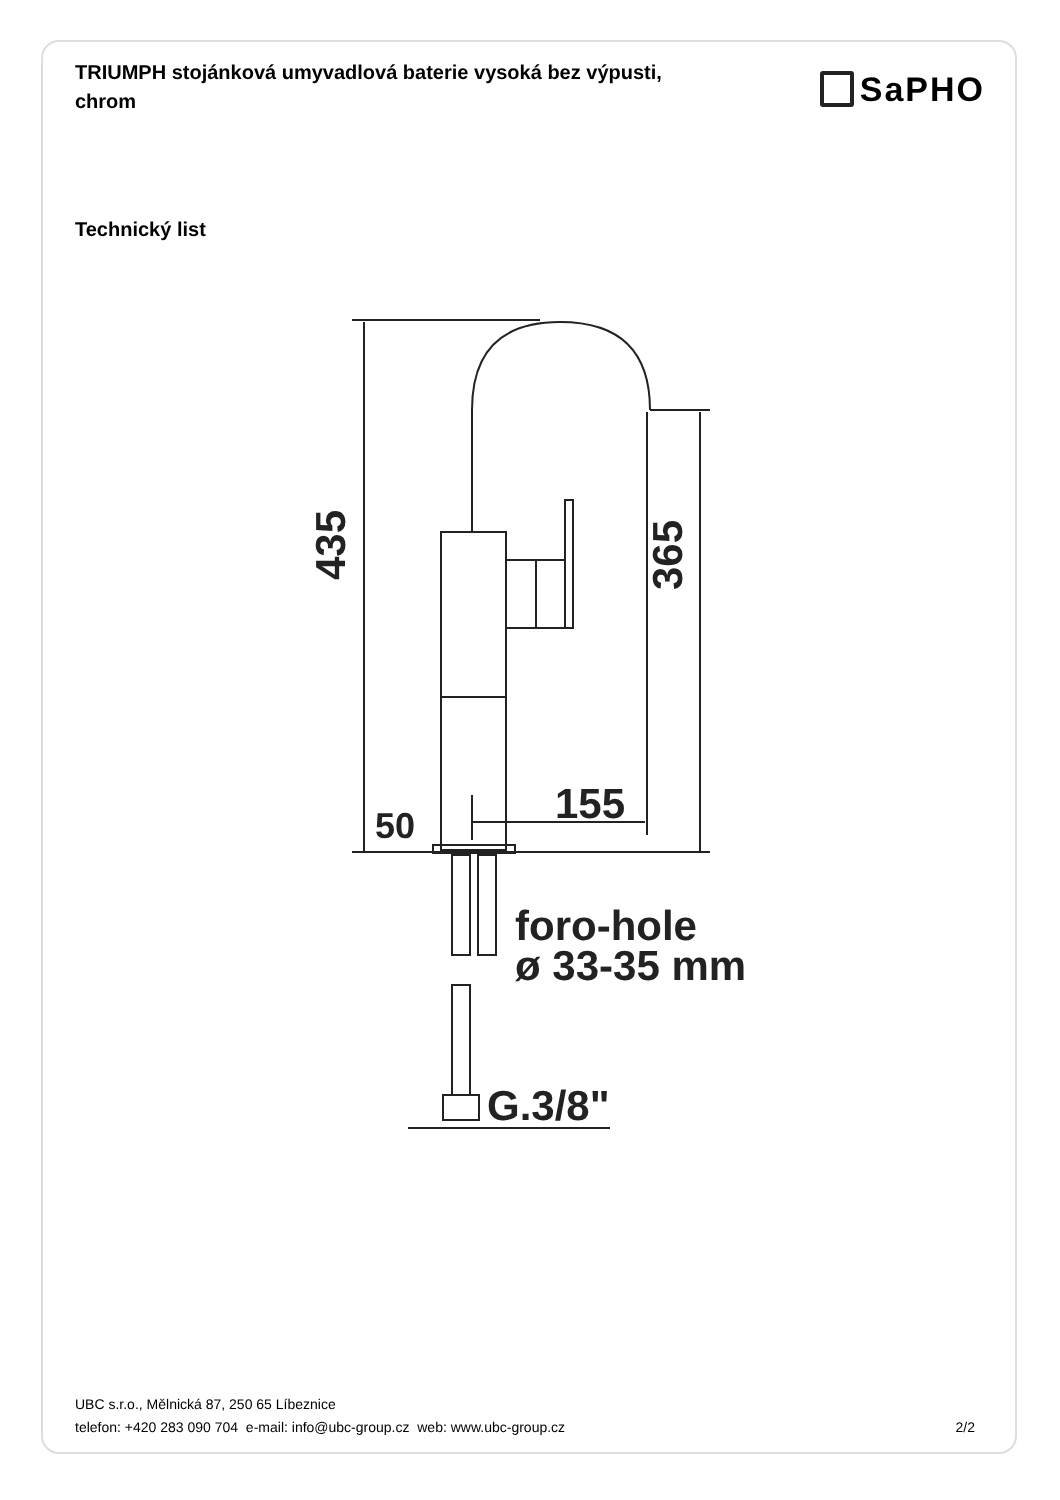TRIUMPH stojánková umyvadlová baterie vysoká bez výpusti, chrom
SaPHO
Technický list
435
365
50
155
foro-hole
ø 33-35 mm
G.3/8"
UBC s.r.o., Mělnická 87, 250 65 Líbeznice
telefon: +420 283 090 704 e-mail: info@ubc-group.cz web: www.ubc-group.cz
2/2